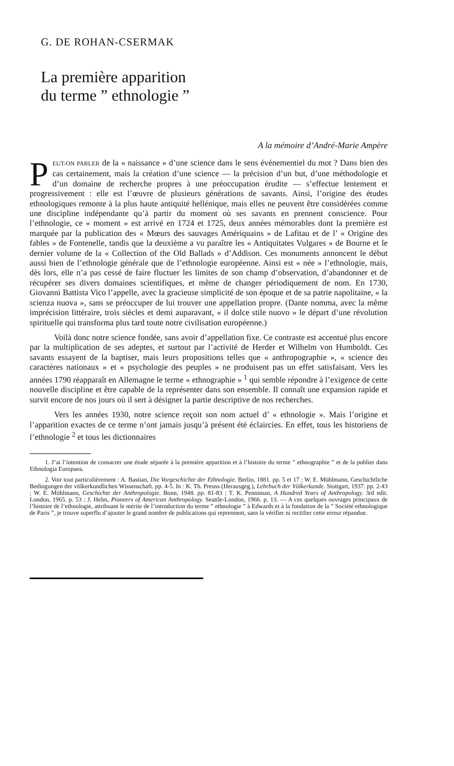G. DE ROHAN-CSERMAK
La première apparition
du terme ” ethnologie ”
A la mémoire d’André-Marie Ampère
PEUT-ON PARLER de la « naissance » d’une science dans le sens événementiel du mot ? Dans bien des cas certainement, mais la création d’une science — la précision d’un but, d’une méthodologie et d’un domaine de recherche propres à une préoccupation érudite — s’effectue lentement et progressivement : elle est l’œuvre de plusieurs générations de savants. Ainsi, l’origine des études ethnologiques remonte à la plus haute antiquité hellénique, mais elles ne peuvent être considérées comme une discipline indépendante qu’à partir du moment où ses savants en prennent conscience. Pour l’ethnologie, ce « moment » est arrivé en 1724 et 1725, deux années mémorables dont la première est marquée par la publication des « Mœurs des sauvages Amériquains » de Lafitau et de l’ « Origine des fables » de Fontenelle, tandis que la deuxième a vu paraître les « Antiquitates Vulgares » de Bourne et le dernier volume de la « Collection of the Old Ballads » d’Addison. Ces monuments annoncent le début aussi bien de l’ethnologie générale que de l’ethnologie européenne. Ainsi est « née » l’ethnologie, mais, dès lors, elle n’a pas cessé de faire fluctuer les limites de son champ d’observation, d’abandonner et de récupérer ses divers domaines scientifiques, et même de changer périodiquement de nom. En 1730, Giovanni Battista Vico l’appelle, avec la gracieuse simplicité de son époque et de sa patrie napolitaine, « la scienza nuova », sans se préoccuper de lui trouver une appellation propre. (Dante nomma, avec la même imprécision littéraire, trois siècles et demi auparavant, « il dolce stile nuovo » le départ d’une révolution spirituelle qui transforma plus tard toute notre civilisation européenne.)
Voilà donc notre science fondée, sans avoir d’appellation fixe. Ce contraste est accentué plus encore par la multiplication de ses adeptes, et surtout par l’activité de Herder et Wilhelm von Humboldt. Ces savants essayent de la baptiser, mais leurs propositions telles que « anthropographie », « science des caractères nationaux » et « psychologie des peuples » ne produisent pas un effet satisfaisant. Vers les années 1790 réapparaît en Allemagne le terme « ethnographie » <sup>1</sup> qui semble répondre à l’exigence de cette nouvelle discipline et être capable de la représenter dans son ensemble. Il connaît une expansion rapide et survit encore de nos jours où il sert à désigner la partie descriptive de nos recherches.
Vers les années 1930, notre science reçoit son nom actuel d’ « ethnologie ». Mais l’origine et l’apparition exactes de ce terme n’ont jamais jusqu’à présent été éclaircies. En effet, tous les historiens de l’ethnologie <sup>2</sup> et tous les dictionnaires
1. J’ai l’intention de consacrer une étude séparée à la première apparition et à l’histoire du terme ” ethnographie ” et de la publier dans Ethnologia Europaea.
2. Voir tout particulièrement : A. Bastian, Die Vorgeschichte der Ethnologie. Berlin, 1881. pp. 5 et 17 ; W. E. Mühlmann, Geschichtliche Bedingungen der völkerkundlichen Wissenschaft. pp. 4-5. In : K. Th. Preuss (Herausgeg.), Lehrbuch der Völkerkunde. Stuttgart, 1937. pp. 2-43 ; W. E. Mühlmann, Geschichte der Anthropologie. Bonn, 1948. pp. 81-83 ; T. K. Penniman, A Hundred Years of Anthropology. 3rd edit. London, 1965. p. 53 ; J. Helm, Pioneers of American Anthropology. Seattle-London, 1966. p. 13. — A ces quelques ouvrages principaux de l’histoire de l’ethnologie, attribuant le mérite de l’introduction du terme ” ethnologie ” à Edwards et à la fondation de la ” Société ethnologique de Paris ”, je trouve superflu d’ajouter le grand nombre de publications qui reprennent, sans la vérifier ni rectifier cette erreur répandue.